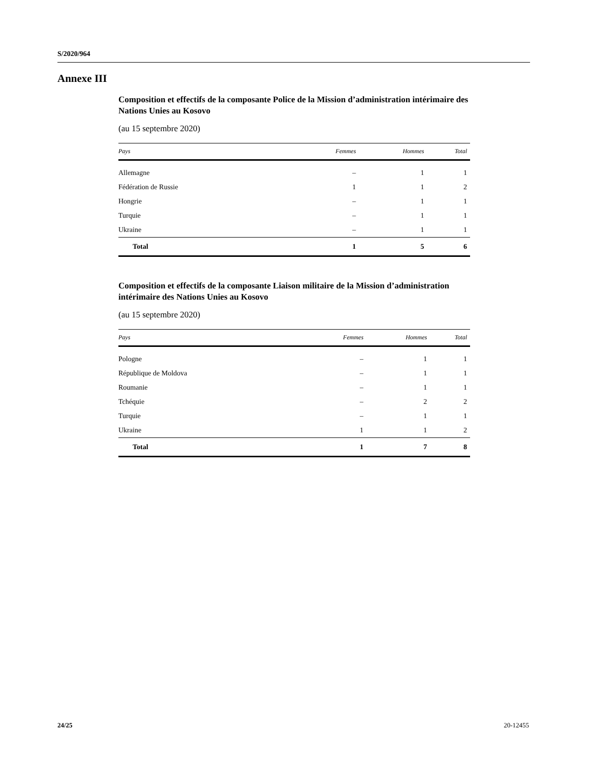S/2020/964
Annexe III
Composition et effectifs de la composante Police de la Mission d’administration intérimaire des Nations Unies au Kosovo
(au 15 septembre 2020)
| Pays | Femmes | Hommes | Total |
| --- | --- | --- | --- |
| Allemagne | – | 1 | 1 |
| Fédération de Russie | 1 | 1 | 2 |
| Hongrie | – | 1 | 1 |
| Turquie | – | 1 | 1 |
| Ukraine | – | 1 | 1 |
| Total | 1 | 5 | 6 |
Composition et effectifs de la composante Liaison militaire de la Mission d’administration intérimaire des Nations Unies au Kosovo
(au 15 septembre 2020)
| Pays | Femmes | Hommes | Total |
| --- | --- | --- | --- |
| Pologne | – | 1 | 1 |
| République de Moldova | – | 1 | 1 |
| Roumanie | – | 1 | 1 |
| Tchéquie | – | 2 | 2 |
| Turquie | – | 1 | 1 |
| Ukraine | 1 | 1 | 2 |
| Total | 1 | 7 | 8 |
24/25 20-12455